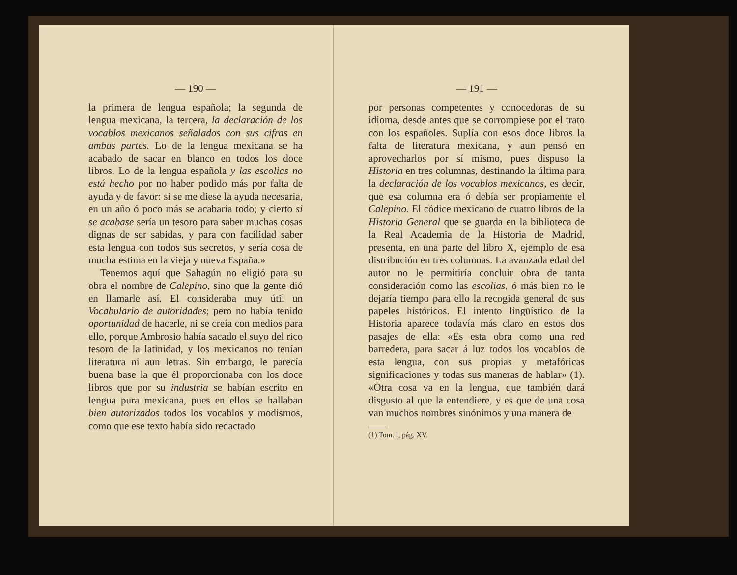— 190 —
la primera de lengua española; la segunda de lengua mexicana, la tercera, la declaración de los vocablos mexicanos señalados con sus cifras en ambas partes. Lo de la lengua mexicana se ha acabado de sacar en blanco en todos los doce libros. Lo de la lengua española y las escolias no está hecho por no haber podido más por falta de ayuda y de favor: si se me diese la ayuda necesaria, en un año ó poco más se acabaría todo; y cierto si se acabase sería un tesoro para saber muchas cosas dignas de ser sabidas, y para con facilidad saber esta lengua con todos sus secretos, y sería cosa de mucha estima en la vieja y nueva España.»
Tenemos aquí que Sahagún no eligió para su obra el nombre de Calepino, sino que la gente dió en llamarle así. El consideraba muy útil un Vocabulario de autoridades; pero no había tenido oportunidad de hacerle, ni se creía con medios para ello, porque Ambrosio había sacado el suyo del rico tesoro de la latinidad, y los mexicanos no tenían literatura ni aun letras. Sin embargo, le parecía buena base la que él proporcionaba con los doce libros que por su industria se habían escrito en lengua pura mexicana, pues en ellos se hallaban bien autorizados todos los vocablos y modismos, como que ese texto había sido redactado
— 191 —
por personas competentes y conocedoras de su idioma, desde antes que se corrompiese por el trato con los españoles. Suplía con esos doce libros la falta de literatura mexicana, y aun pensó en aprovecharlos por sí mismo, pues dispuso la Historia en tres columnas, destinando la última para la declaración de los vocablos mexicanos, es decir, que esa columna era ó debía ser propiamente el Calepino. El códice mexicano de cuatro libros de la Historia General que se guarda en la biblioteca de la Real Academia de la Historia de Madrid, presenta, en una parte del libro X, ejemplo de esa distribución en tres columnas. La avanzada edad del autor no le permitiría concluir obra de tanta consideración como las escolias, ó más bien no le dejaría tiempo para ello la recogida general de sus papeles históricos. El intento lingüístico de la Historia aparece todavía más claro en estos dos pasajes de ella: «Es esta obra como una red barredera, para sacar á luz todos los vocablos de esta lengua, con sus propias y metafóricas significaciones y todas sus maneras de hablar» (1). «Otra cosa va en la lengua, que también dará disgusto al que la entendiere, y es que de una cosa van muchos nombres sinónimos y una manera de
(1) Tom. I, pág. XV.